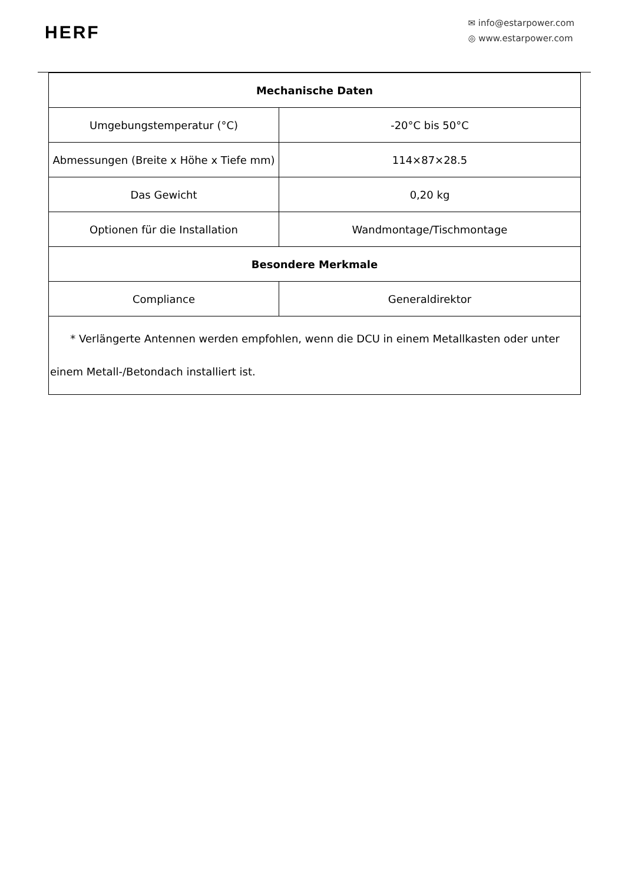HERF
✉ info@estarpower.com
◎ www.estarpower.com
| Mechanische Daten | |
| --- | --- |
| Umgebungstemperatur (°C) | -20°C bis 50°C |
| Abmessungen (Breite x Höhe x Tiefe mm) | 114×87×28.5 |
| Das Gewicht | 0,20 kg |
| Optionen für die Installation | Wandmontage/Tischmontage |
| Besondere Merkmale | |
| Compliance | Generaldirektor |
| * Verlängerte Antennen werden empfohlen, wenn die DCU in einem Metallkasten oder unter einem Metall-/Betondach installiert ist. | |